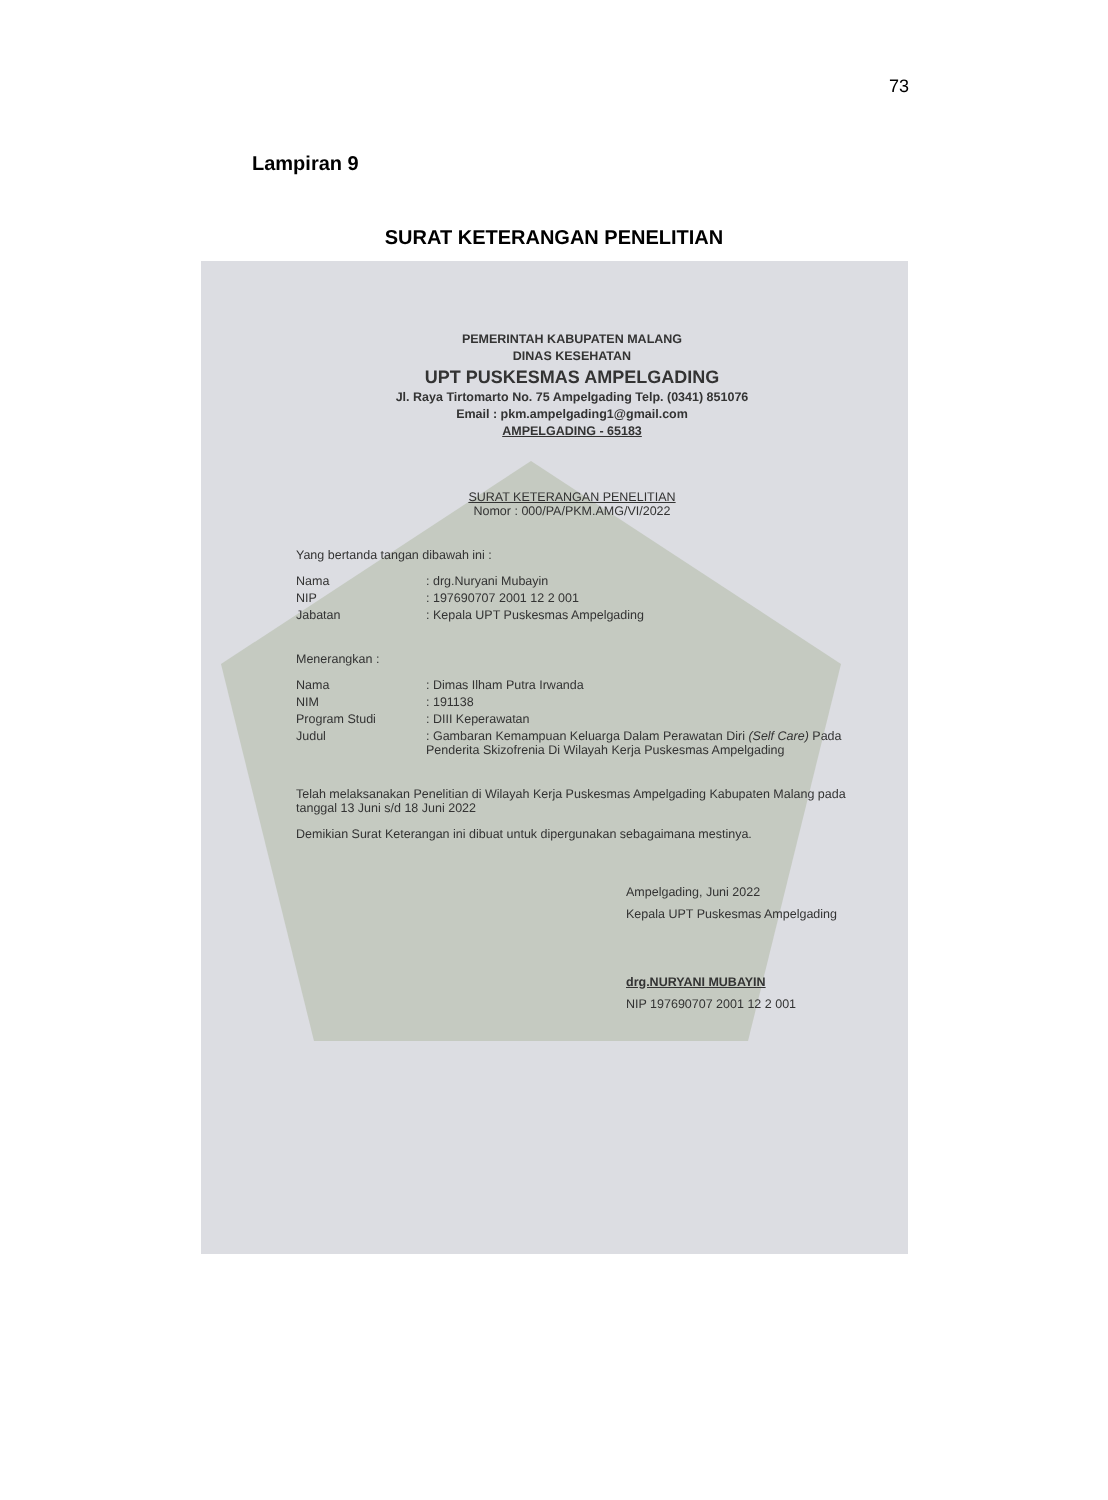73
Lampiran 9
SURAT KETERANGAN PENELITIAN
PEMERINTAH KABUPATEN MALANG
DINAS KESEHATAN
UPT PUSKESMAS AMPELGADING
Jl. Raya Tirtomarto No. 75 Ampelgading Telp. (0341) 851076
Email : pkm.ampelgading1@gmail.com
AMPELGADING - 65183
SURAT KETERANGAN PENELITIAN
Nomor : 000/PA/PKM.AMG/VI/2022
Yang bertanda tangan dibawah ini :
Nama: drg.Nuryani Mubayin
NIP: 197690707 2001 12 2 001
Jabatan: Kepala UPT Puskesmas Ampelgading
Menerangkan :
Nama: Dimas Ilham Putra Irwanda
NIM: 191138
Program Studi: DIII Keperawatan
Judul: Gambaran Kemampuan Keluarga Dalam Perawatan Diri (Self Care) Pada Penderita Skizofrenia Di Wilayah Kerja Puskesmas Ampelgading
Telah melaksanakan Penelitian di Wilayah Kerja Puskesmas Ampelgading Kabupaten Malang pada tanggal 13 Juni s/d 18 Juni 2022
Demikian Surat Keterangan ini dibuat untuk dipergunakan sebagaimana mestinya.
Ampelgading, Juni 2022
Kepala UPT Puskesmas Ampelgading
drg.NURYANI MUBAYIN
NIP 197690707 2001 12 2 001